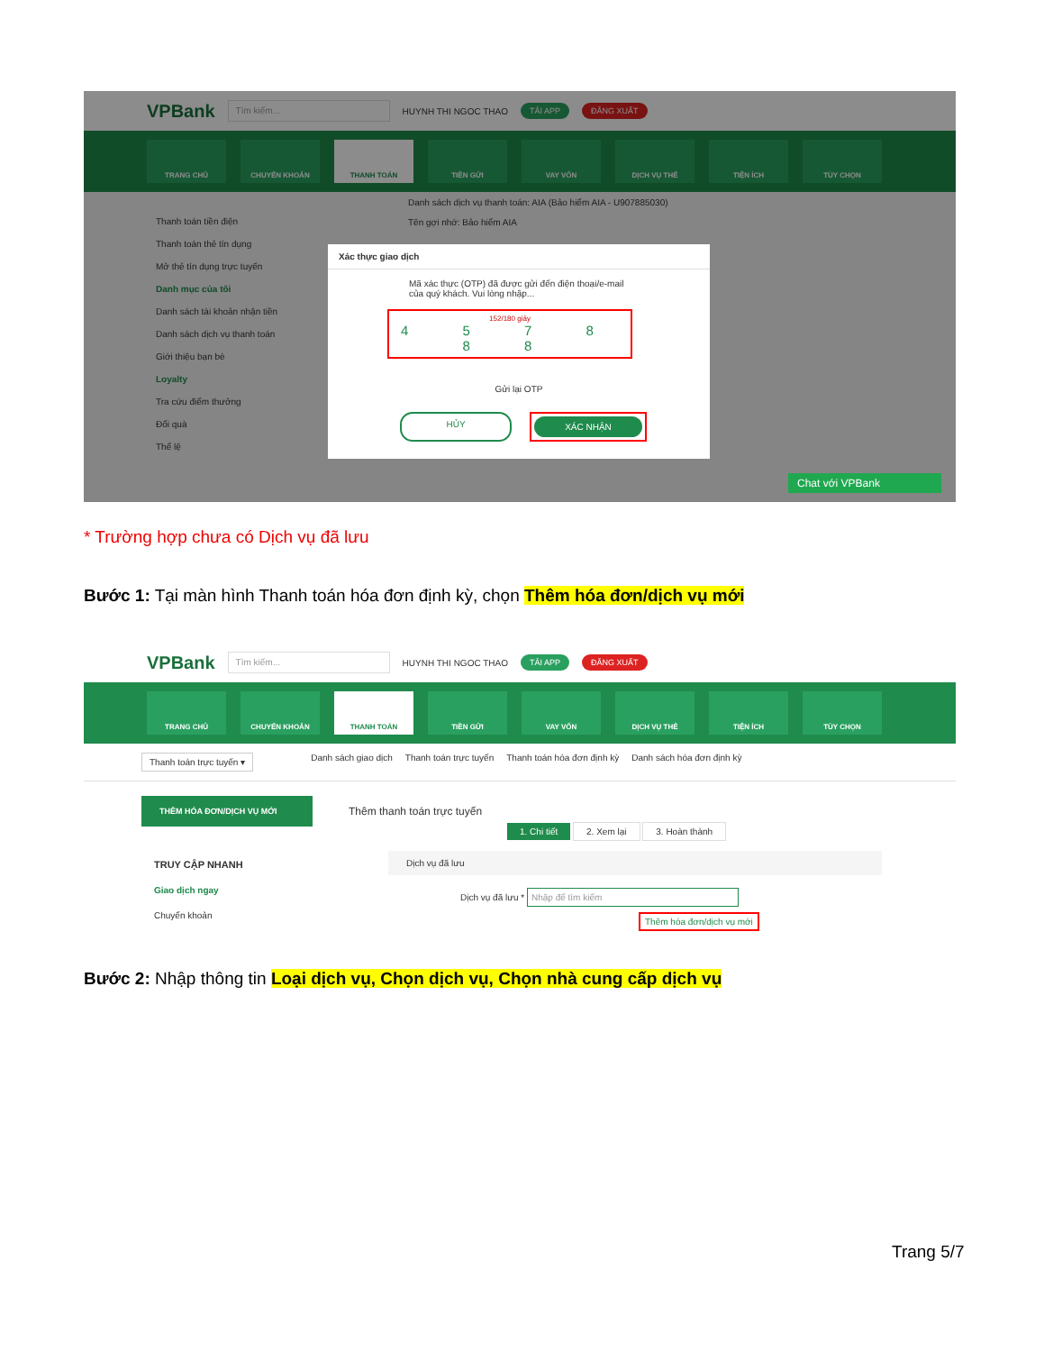VPBank Tìm kiếm... HUYNH THI NGOC THAO TẢI APP ĐĂNG XUẤT
TRANG CHỦ CHUYỂN KHOẢN THANH TOÁN TIỀN GỬI VAY VỐN DỊCH VỤ THẺ TIỆN ÍCH TÙY CHỌN
Thanh toán tiền điện
Thanh toán thẻ tín dụng
Mở thẻ tín dụng trực tuyến
Danh mục của tôi
Danh sách tài khoản nhận tiền
Danh sách dịch vụ thanh toán
Giới thiệu bạn bè
Loyalty
Tra cứu điểm thưởng
Đổi quà
Thể lệ
Danh sách dịch vụ thanh toán: AIA (Bảo hiểm AIA - U907885030)
Tên gợi nhớ: Bảo hiểm AIA
Chat với VPBank
Xác thực giao dịch
Mã xác thực (OTP) đã được gửi đến điện thoại/e-mail của quý khách. Vui lòng nhập...
152/180 giây
4 5 7 8 8 8
Gửi lại OTP
HỦY XÁC NHẬN
* Trường hợp chưa có Dịch vụ đã lưu
Bước 1: Tại màn hình Thanh toán hóa đơn định kỳ, chọn Thêm hóa đơn/dịch vụ mới
VPBank Tìm kiếm... HUYNH THI NGOC THAO TẢI APP ĐĂNG XUẤT
TRANG CHỦ CHUYỂN KHOẢN THANH TOÁN TIỀN GỬI VAY VỐN DỊCH VỤ THẺ TIỆN ÍCH TÙY CHỌN
Thanh toán trực tuyến ▾ Danh sách giao dịch Thanh toán trực tuyến Thanh toán hóa đơn định kỳ Danh sách hóa đơn định kỳ
THÊM HÓA ĐƠN/DỊCH VỤ MỚI
TRUY CẬP NHANH
Giao dịch ngay
Chuyển khoản
Thêm thanh toán trực tuyến
1. Chi tiết 2. Xem lại 3. Hoàn thành
Dịch vụ đã lưu
Dịch vụ đã lưu * Nhập để tìm kiếm
Thêm hóa đơn/dịch vụ mới
Bước 2: Nhập thông tin Loại dịch vụ, Chọn dịch vụ, Chọn nhà cung cấp dịch vụ
Trang 5/7